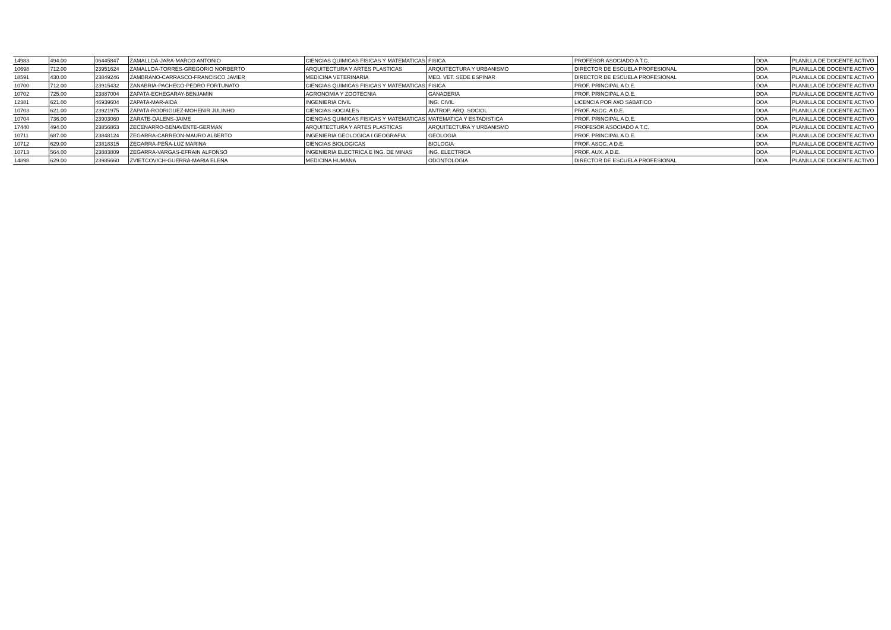| 14983 | 494.00 | 06445847 | ZAMALLOA-JARA-MARCO ANTONIO | CIENCIAS QUIMICAS FISICAS Y MATEMATICAS | FISICA | PROFESOR ASOCIADO A T.C. | DOA | PLANILLA DE DOCENTE ACTIVO |
| 10698 | 712.00 | 23951624 | ZAMALLOA-TORRES-GREGORIO NORBERTO | ARQUITECTURA Y ARTES PLASTICAS | ARQUITECTURA Y URBANISMO | DIRECTOR DE ESCUELA PROFESIONAL | DOA | PLANILLA DE DOCENTE ACTIVO |
| 18591 | 430.00 | 23849246 | ZAMBRANO-CARRASCO-FRANCISCO JAVIER | MEDICINA VETERINARIA | MED. VET. SEDE ESPINAR | DIRECTOR DE ESCUELA PROFESIONAL | DOA | PLANILLA DE DOCENTE ACTIVO |
| 10700 | 712.00 | 23915432 | ZANABRIA-PACHECO-PEDRO FORTUNATO | CIENCIAS QUIMICAS FISICAS Y MATEMATICAS | FISICA | PROF. PRINCIPAL A D.E. | DOA | PLANILLA DE DOCENTE ACTIVO |
| 10702 | 725.00 | 23887004 | ZAPATA-ECHEGARAY-BENJAMIN | AGRONOMIA Y ZOOTECNIA | GANADERIA | PROF. PRINCIPAL A D.E. | DOA | PLANILLA DE DOCENTE ACTIVO |
| 12381 | 621.00 | 46939604 | ZAPATA-MAR-AIDA | INGENIERIA CIVIL | ING. CIVIL | LICENCIA POR A¥O SABATICO | DOA | PLANILLA DE DOCENTE ACTIVO |
| 10703 | 621.00 | 23921975 | ZAPATA-RODRIGUEZ-MOHENIR JULINHO | CIENCIAS SOCIALES | ANTROP. ARQ. SOCIOL | PROF. ASOC. A D.E. | DOA | PLANILLA DE DOCENTE ACTIVO |
| 10704 | 736.00 | 23903060 | ZARATE-DALENS-JAIME | CIENCIAS QUIMICAS FISICAS Y MATEMATICAS | MATEMATICA Y ESTADISTICA | PROF. PRINCIPAL A D.E. | DOA | PLANILLA DE DOCENTE ACTIVO |
| 17440 | 494.00 | 23856863 | ZECENARRO-BENAVENTE-GERMAN | ARQUITECTURA Y ARTES PLASTICAS | ARQUITECTURA Y URBANISMO | PROFESOR ASOCIADO A T.C. | DOA | PLANILLA DE DOCENTE ACTIVO |
| 10711 | 687.00 | 23848124 | ZEGARRA-CARREON-MAURO ALBERTO | INGENIERIA GEOLOGICA I GEOGRAFIA | GEOLOGIA | PROF. PRINCIPAL A D.E. | DOA | PLANILLA DE DOCENTE ACTIVO |
| 10712 | 629.00 | 23818315 | ZEGARRA-PEÑA-LUZ MARINA | CIENCIAS BIOLOGICAS | BIOLOGIA | PROF. ASOC. A D.E. | DOA | PLANILLA DE DOCENTE ACTIVO |
| 10713 | 564.00 | 23883809 | ZEGARRA-VARGAS-EFRAIN ALFONSO | INGENIERIA ELECTRICA E ING. DE MINAS | ING. ELECTRICA | PROF. AUX. A D.E. | DOA | PLANILLA DE DOCENTE ACTIVO |
| 14898 | 629.00 | 23985660 | ZVIETCOVICH-GUERRA-MARIA ELENA | MEDICINA HUMANA | ODONTOLOGIA | DIRECTOR DE ESCUELA PROFESIONAL | DOA | PLANILLA DE DOCENTE ACTIVO |